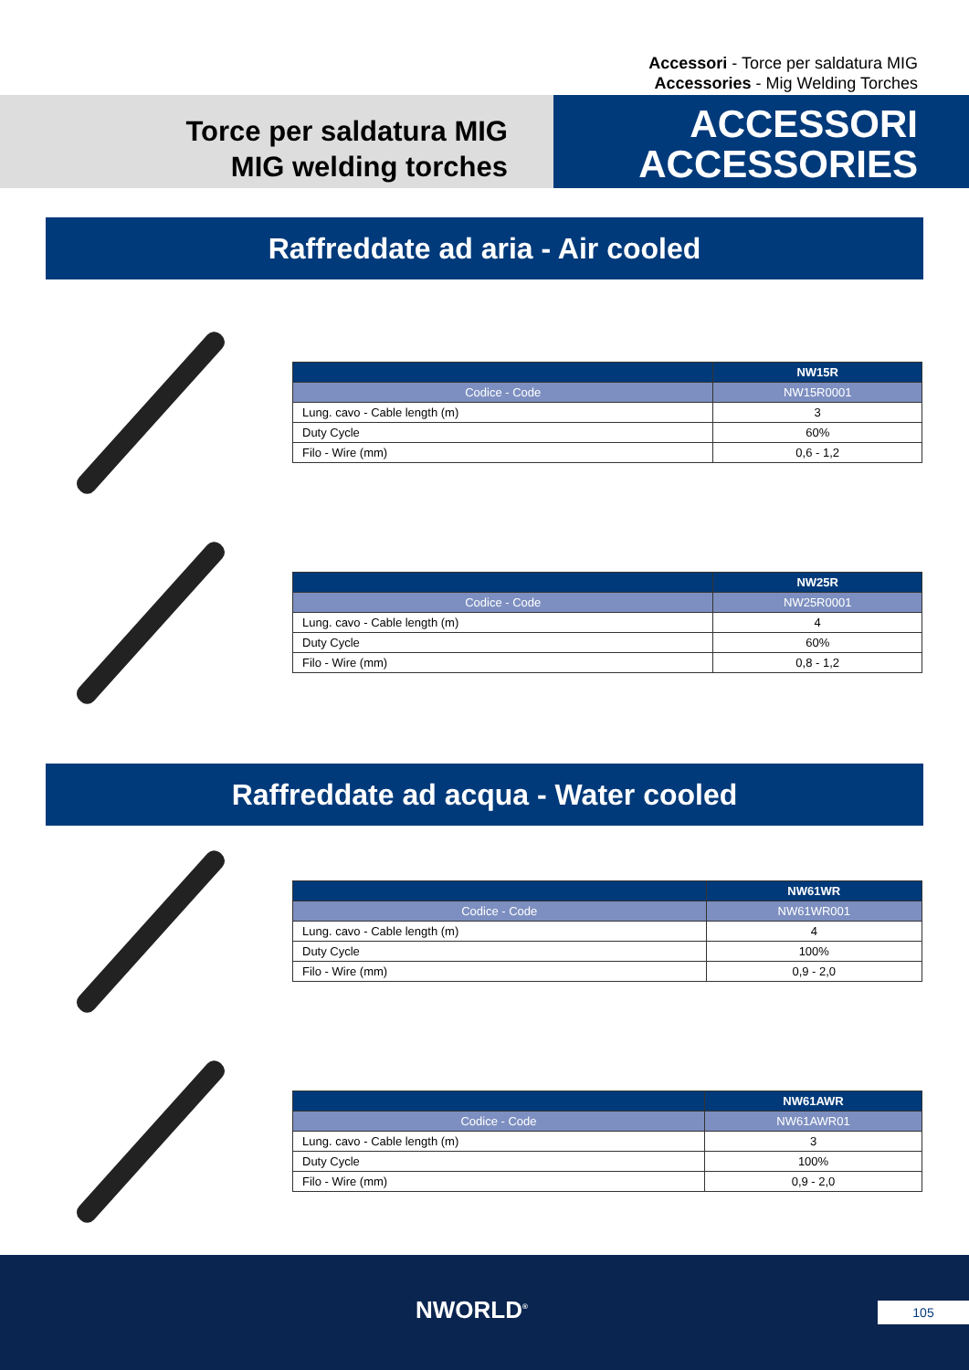Accessori - Torce per saldatura MIG
Accessories - Mig Welding Torches
Torce per saldatura MIG
MIG welding torches
ACCESSORI
ACCESSORIES
Raffreddate ad aria - Air cooled
| | NW15R |
| --- | --- |
| Codice - Code | NW15R0001 |
| Lung. cavo - Cable length (m) | 3 |
| Duty Cycle | 60% |
| Filo - Wire (mm) | 0,6 - 1,2 |
| | NW25R |
| --- | --- |
| Codice - Code | NW25R0001 |
| Lung. cavo - Cable length (m) | 4 |
| Duty Cycle | 60% |
| Filo - Wire (mm) | 0,8 - 1,2 |
Raffreddate ad acqua - Water cooled
| | NW61WR |
| --- | --- |
| Codice - Code | NW61WR001 |
| Lung. cavo - Cable length (m) | 4 |
| Duty Cycle | 100% |
| Filo - Wire (mm) | 0,9 - 2,0 |
| | NW61AWR |
| --- | --- |
| Codice - Code | NW61AWR01 |
| Lung. cavo - Cable length (m) | 3 |
| Duty Cycle | 100% |
| Filo - Wire (mm) | 0,9 - 2,0 |
NWORLD<sup>®</sup> 105